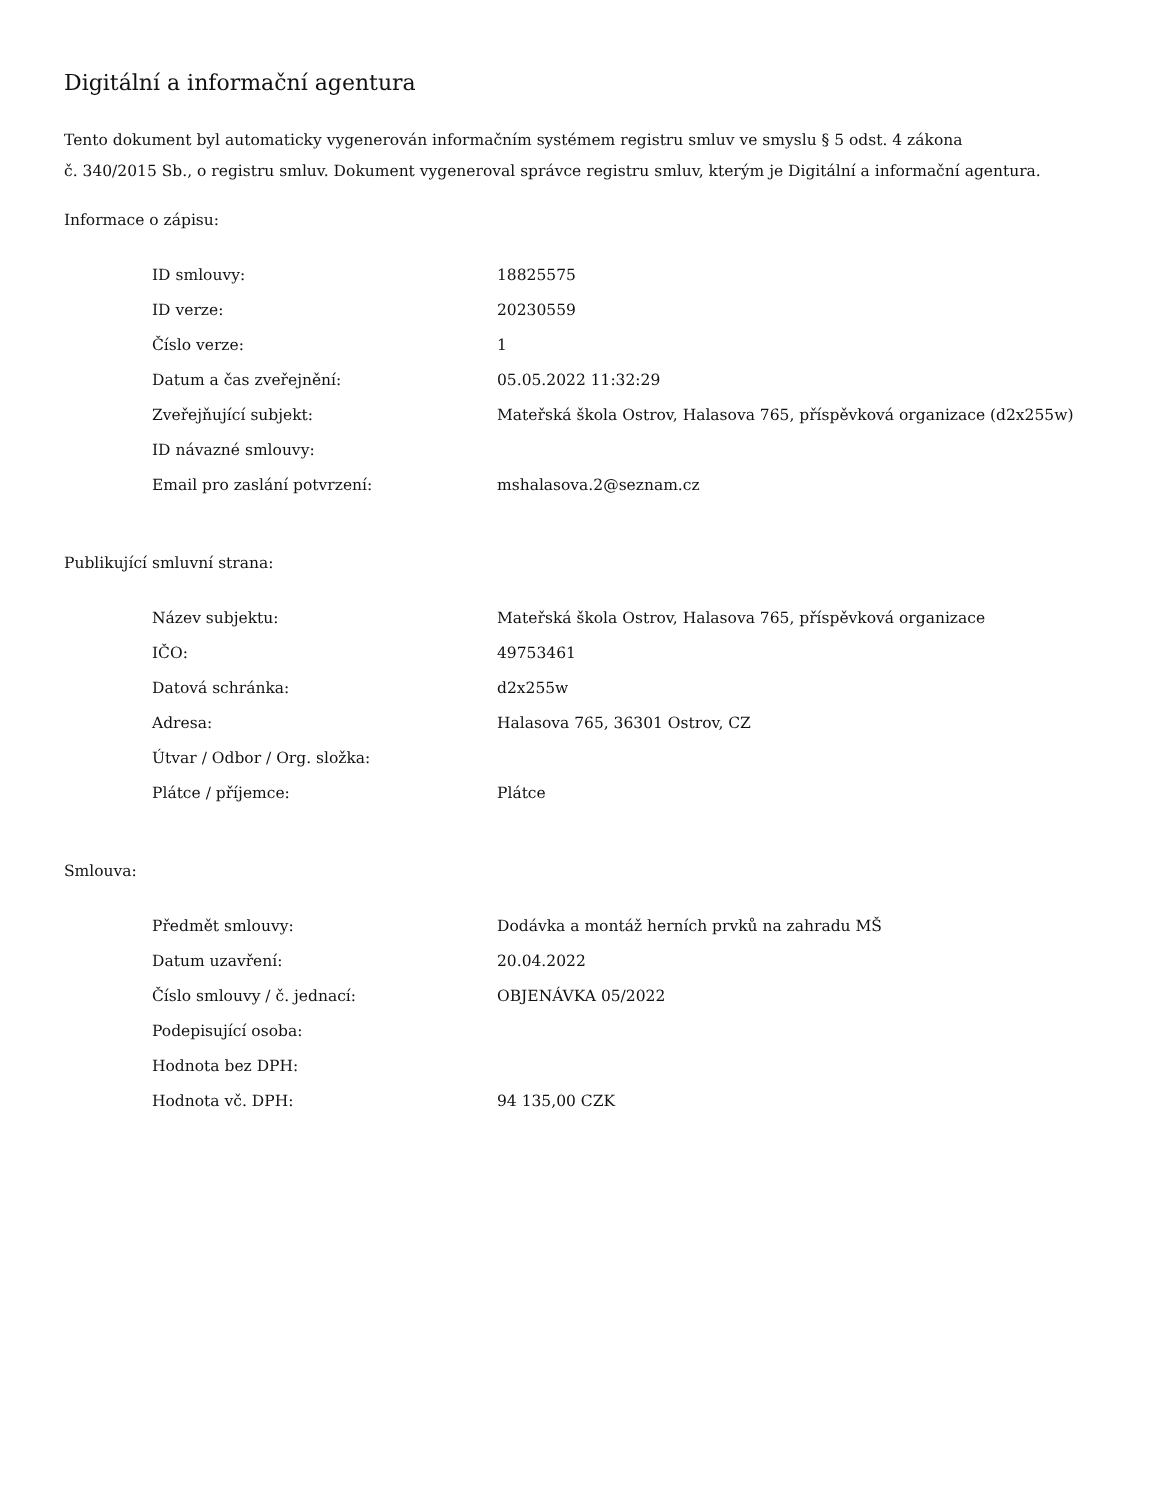Digitální a informační agentura
Tento dokument byl automaticky vygenerován informačním systémem registru smluv ve smyslu § 5 odst. 4 zákona
č. 340/2015 Sb., o registru smluv. Dokument vygeneroval správce registru smluv, kterým je Digitální a informační agentura.
Informace o zápisu:
| ID smlouvy: | 18825575 |
| ID verze: | 20230559 |
| Číslo verze: | 1 |
| Datum a čas zveřejnění: | 05.05.2022 11:32:29 |
| Zveřejňující subjekt: | Mateřská škola Ostrov, Halasova 765, příspěvková organizace (d2x255w) |
| ID návazné smlouvy: | |
| Email pro zaslání potvrzení: | mshalasova.2@seznam.cz |
Publikující smluvní strana:
| Název subjektu: | Mateřská škola Ostrov, Halasova 765, příspěvková organizace |
| IČO: | 49753461 |
| Datová schránka: | d2x255w |
| Adresa: | Halasova 765, 36301 Ostrov, CZ |
| Útvar / Odbor / Org. složka: | |
| Plátce / příjemce: | Plátce |
Smlouva:
| Předmět smlouvy: | Dodávka a montáž herních prvků na zahradu MŠ |
| Datum uzavření: | 20.04.2022 |
| Číslo smlouvy / č. jednací: | OBJENÁVKA 05/2022 |
| Podepisující osoba: | |
| Hodnota bez DPH: | |
| Hodnota vč. DPH: | 94 135,00 CZK |